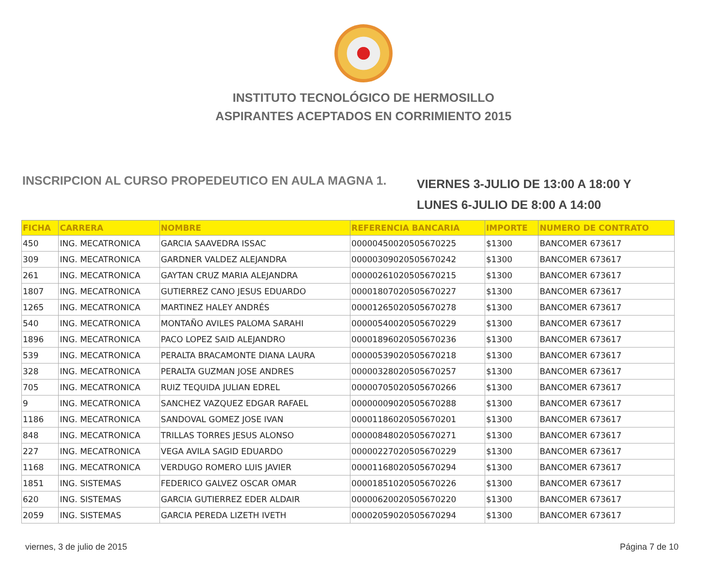INSTITUTO TECNOLÓGICO DE HERMOSILLO
ASPIRANTES ACEPTADOS EN CORRIMIENTO 2015
INSCRIPCION AL CURSO PROPEDEUTICO EN AULA MAGNA 1.
VIERNES 3-JULIO DE 13:00 A 18:00 Y
LUNES 6-JULIO DE 8:00 A 14:00
| FICHA | CARRERA | NOMBRE | REFERENCIA BANCARIA | IMPORTE | NUMERO DE CONTRATO |
| --- | --- | --- | --- | --- | --- |
| 450 | ING. MECATRONICA | GARCIA SAAVEDRA ISSAC | 00000450020505670225 | $1300 | BANCOMER 673617 |
| 309 | ING. MECATRONICA | GARDNER VALDEZ ALEJANDRA | 00000309020505670242 | $1300 | BANCOMER 673617 |
| 261 | ING. MECATRONICA | GAYTAN CRUZ MARIA ALEJANDRA | 00000261020505670215 | $1300 | BANCOMER 673617 |
| 1807 | ING. MECATRONICA | GUTIERREZ CANO JESUS EDUARDO | 00001807020505670227 | $1300 | BANCOMER 673617 |
| 1265 | ING. MECATRONICA | MARTINEZ HALEY ANDRÉS | 00001265020505670278 | $1300 | BANCOMER 673617 |
| 540 | ING. MECATRONICA | MONTAÑO AVILES PALOMA SARAHI | 00000540020505670229 | $1300 | BANCOMER 673617 |
| 1896 | ING. MECATRONICA | PACO LOPEZ SAID ALEJANDRO | 00001896020505670236 | $1300 | BANCOMER 673617 |
| 539 | ING. MECATRONICA | PERALTA BRACAMONTE DIANA LAURA | 00000539020505670218 | $1300 | BANCOMER 673617 |
| 328 | ING. MECATRONICA | PERALTA GUZMAN JOSE ANDRES | 00000328020505670257 | $1300 | BANCOMER 673617 |
| 705 | ING. MECATRONICA | RUIZ TEQUIDA JULIAN EDREL | 00000705020505670266 | $1300 | BANCOMER 673617 |
| 9 | ING. MECATRONICA | SANCHEZ VAZQUEZ EDGAR RAFAEL | 00000009020505670288 | $1300 | BANCOMER 673617 |
| 1186 | ING. MECATRONICA | SANDOVAL GOMEZ JOSE IVAN | 00001186020505670201 | $1300 | BANCOMER 673617 |
| 848 | ING. MECATRONICA | TRILLAS TORRES JESUS ALONSO | 00000848020505670271 | $1300 | BANCOMER 673617 |
| 227 | ING. MECATRONICA | VEGA AVILA SAGID EDUARDO | 00000227020505670229 | $1300 | BANCOMER 673617 |
| 1168 | ING. MECATRONICA | VERDUGO ROMERO LUIS JAVIER | 00001168020505670294 | $1300 | BANCOMER 673617 |
| 1851 | ING. SISTEMAS | FEDERICO GALVEZ OSCAR OMAR | 00001851020505670226 | $1300 | BANCOMER 673617 |
| 620 | ING. SISTEMAS | GARCIA GUTIERREZ EDER ALDAIR | 00000620020505670220 | $1300 | BANCOMER 673617 |
| 2059 | ING. SISTEMAS | GARCIA PEREDA LIZETH IVETH | 00002059020505670294 | $1300 | BANCOMER 673617 |
viernes, 3 de julio de 2015 Página 7 de 10